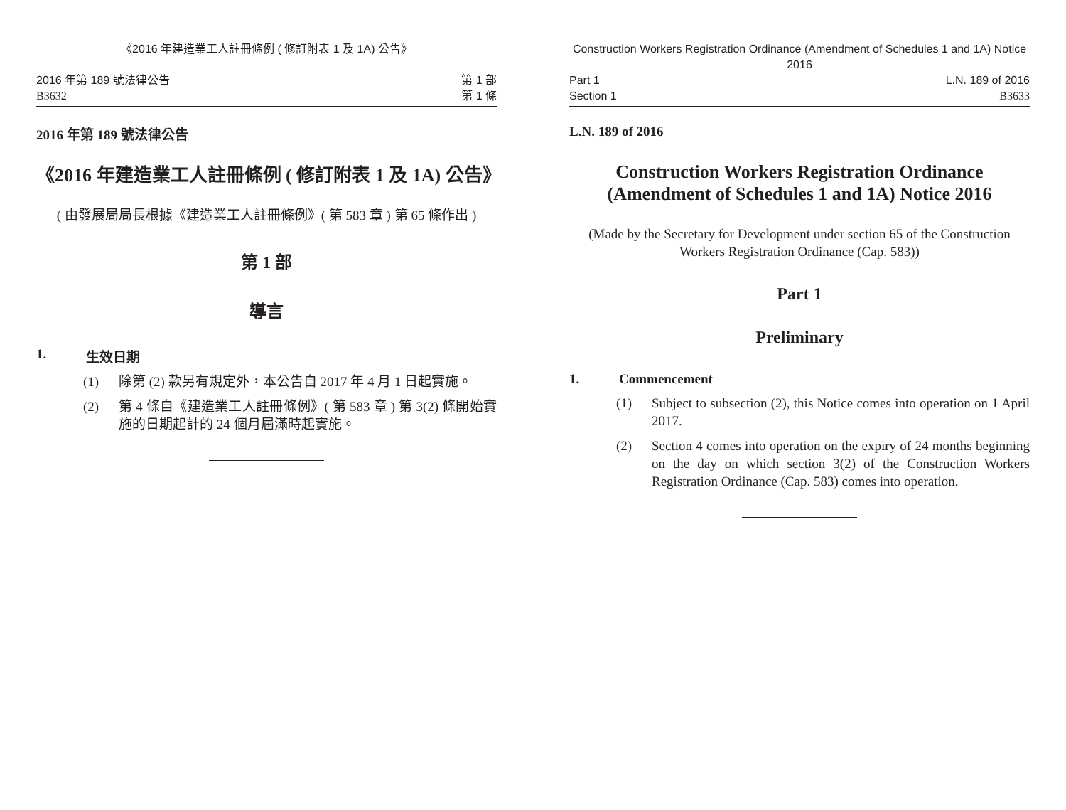《2016 年建造業工人註冊條例 ( 修訂附表 1 及 1A) 公告》
2016 年第 189 號法律公告
B3632
第 1 部
第 1 條
2016 年第 189 號法律公告
《2016 年建造業工人註冊條例 ( 修訂附表 1 及 1A) 公告》
( 由發展局局長根據《建造業工人註冊條例》( 第 583 章 ) 第 65 條作出 )
第 1 部
導言
1. 生效日期
(1) 除第 (2) 款另有規定外，本公告自 2017 年 4 月 1 日起實施。
(2) 第 4 條自《建造業工人註冊條例》( 第 583 章 ) 第 3(2) 條開始實施的日期起計的 24 個月屆滿時起實施。
Construction Workers Registration Ordinance (Amendment of Schedules 1 and 1A) Notice 2016
Part 1
Section 1
L.N. 189 of 2016
B3633
L.N. 189 of 2016
Construction Workers Registration Ordinance (Amendment of Schedules 1 and 1A) Notice 2016
(Made by the Secretary for Development under section 65 of the Construction Workers Registration Ordinance (Cap. 583))
Part 1
Preliminary
1. Commencement
(1) Subject to subsection (2), this Notice comes into operation on 1 April 2017.
(2) Section 4 comes into operation on the expiry of 24 months beginning on the day on which section 3(2) of the Construction Workers Registration Ordinance (Cap. 583) comes into operation.